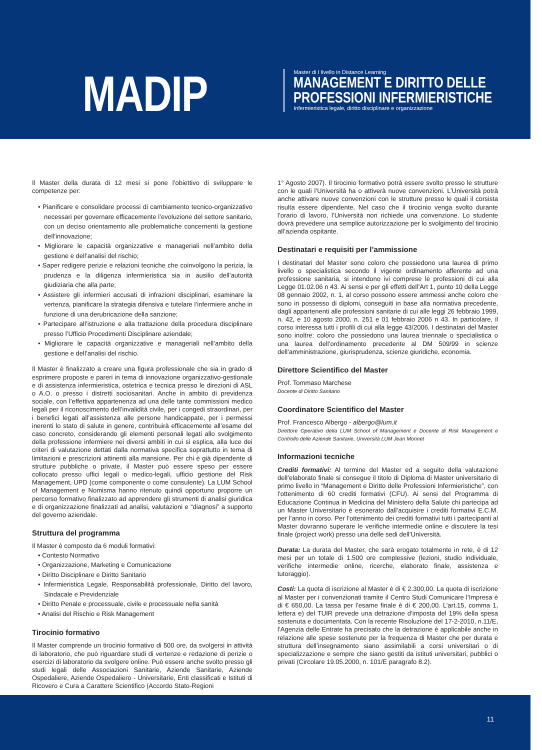MADIP
Master di I livello in Distance Learning
MANAGEMENT E DIRITTO DELLE
PROFESSIONI INFERMIERISTICHE
Infermieristica legale, diritto disciplinare e organizzazione
Il Master della durata di 12 mesi si pone l’obiettivo di sviluppare le competenze per:
• Pianificare e consolidare processi di cambiamento tecnico-organizzativo necessari per governare efficacemente l’evoluzione del settore sanitario, con un deciso orientamento alle problematiche concernenti la gestione dell’innovazione;
• Migliorare le capacità organizzative e manageriali nell’ambito della gestione e dell’analisi del rischio;
• Saper redigere perizie e relazioni tecniche che coinvolgono la perizia, la prudenza e la diligenza infermieristica sia in ausilio dell’autorità giudiziaria che alla parte;
• Assistere gli infermieri accusati di infrazioni disciplinari, esaminare la vertenza, pianificare la strategia difensiva e tutelare l’infermiere anche in funzione di una derubricazione della sanzione;
• Partecipare all’istruzione e alla trattazione della procedura disciplinare presso l’Ufficio Procedimenti Disciplinare aziendale;
• Migliorare le capacità organizzative e manageriali nell’ambito della gestione e dell’analisi del rischio.
Il Master è finalizzato a creare una figura professionale che sia in grado di esprimere proposte e pareri in tema di innovazione organizzativo-gestionale e di assistenza infermieristica, ostetrica e tecnica presso le direzioni di ASL o A.O. o presso i distretti sociosanitari. Anche in ambito di previdenza sociale, con l’effettiva appartenenza ad una delle tante commissioni medico legali per il riconoscimento dell’invalidità civile, per i congedi straordinari, per i benefici legati all’assistenza alle persone handicappate, per i permessi inerenti lo stato di salute in genere, contribuirà efficacemente all’esame del caso concreto, considerando gli elementi personali legati allo svolgimento della professione infermiere nei diversi ambiti in cui si esplica, alla luce dei criteri di valutazione dettati dalla normativa specifica soprattutto in tema di limitazioni e prescrizioni attinenti alla mansione. Per chi è già dipendente di strutture pubbliche o private, il Master può essere speso per essere collocato presso uffici legali o medico-legali, ufficio gestione del Risk Management, UPD (come componente o come consulente). La LUM School of Management e Nomisma hanno ritenuto quindi opportuno proporre un percorso formativo finalizzato ad apprendere gli strumenti di analisi giuridica e di organizzazione finalizzati ad analisi, valutazioni e “diagnosi” a supporto del governo aziendale.
Struttura del programma
Il Master è composto da 6 moduli formativi:
• Contesto Normativo
• Organizzazione, Marketing e Comunicazione
• Diritto Disciplinare e Diritto Sanitario
• Infermieristica Legale, Responsabilità professionale, Diritto del lavoro, Sindacale e Previdenziale
• Diritto Penale e processuale, civile e processuale nella sanità
• Analisi del Rischio e Risk Management
Tirocinio formativo
Il Master comprende un tirocinio formativo di 500 ore, da svolgersi in attività di laboratorio, che può riguardare studi di vertenze e redazione di perizie o esercizi di laboratorio da svolgere online. Può essere anche svolto presso gli studi legali delle Associazioni Sanitarie, Aziende Sanitarie, Aziende Ospedaliere, Aziende Ospedaliero - Universitarie, Enti classificati e Istituti di Ricovero e Cura a Carattere Scientifico (Accordo Stato-Regioni
1° Agosto 2007). Il tirocinio formativo potrà essere svolto presso le strutture con le quali l’Università ha o attiverà nuove convenzioni. L’Università potrà anche attivare nuove convenzioni con le strutture presso le quali il corsista risulta essere dipendente. Nel caso che il tirocinio venga svolto durante l’orario di lavoro, l’Università non richiede una convenzione. Lo studente dovrà prevedere una semplice autorizzazione per lo svolgimento del tirocinio all’azienda ospitante.
Destinatari e requisiti per l’ammissione
I destinatari del Master sono coloro che possiedono una laurea di primo livello o specialistica secondo il vigente ordinamento afferente ad una professione sanitaria, si intendono ivi comprese le professioni di cui alla Legge 01.02.06 n 43. Ai sensi e per gli effetti dell’Art 1, punto 10 della Legge 08 gennaio 2002, n. 1, al corso possono essere ammessi anche coloro che sono in possesso di diplomi, conseguiti in base alla normativa precedente, dagli appartenenti alle professioni sanitarie di cui alle leggi 26 febbraio 1999, n. 42, e 10 agosto 2000, n. 251 e 01 febbraio 2006 n 43. In particolare, il corso interessa tutti i profili di cui alla legge 43/2006. I destinatari del Master sono inoltre: coloro che possiedono una laurea triennale o specialistica o una laurea dell’ordinamento precedente al DM 509/99 in scienze dell’amministrazione, giurisprudenza, scienze giuridiche, economia.
Direttore Scientifico del Master
Prof. Tommaso Marchese
Docente di Diritto Sanitario
Coordinatore Scientifico del Master
Prof. Francesco Albergo - albergo@lum.it
Direttore Operativo della LUM School of Management e Docente di Risk Management e Controllo delle Aziende Sanitarie, Università LUM Jean Monnet
Informazioni tecniche
Crediti formativi: Al termine del Master ed a seguito della valutazione dell’elaborato finale si consegue il titolo di Diploma di Master universitario di primo livello in “Management e Diritto delle Professioni Infermieristiche”, con l’ottenimento di 60 crediti formativi (CFU). Ai sensi del Programma di Educazione Continua in Medicina del Ministero della Salute chi partecipa ad un Master Universitario è esonerato dall’acquisire i crediti formativi E.C.M. per l’anno in corso. Per l’ottenimento dei crediti formativi tutti i partecipanti al Master dovranno superare le verifiche intermedie online e discutere la tesi finale (project work) presso una delle sedi dell’Università.
Durata: La durata del Master, che sarà erogato totalmente in rete, è di 12 mesi per un totale di 1.500 ore complessive (lezioni, studio individuale, verifiche intermedie online, ricerche, elaborato finale, assistenza e tutoraggio).
Costi: La quota di iscrizione al Master è di € 2.300,00. La quota di iscrizione al Master per i convenzionati tramite il Centro Studi Comunicare l’Impresa è di € 650,00. La tassa per l’esame finale è di € 200,00. L’art.15, comma 1, lettera e) del TUIR prevede una detrazione d’imposta del 19% della spesa sostenuta e documentata. Con la recente Risoluzione del 17-2-2010, n.11/E, l’Agenzia delle Entrate ha precisato che la detrazione è applicabile anche in relazione alle spese sostenute per la frequenza di Master che per durata e struttura dell’insegnamento siano assimilabili a corsi universitari o di specializzazione e sempre che siano gestiti da istituti universitari, pubblici o privati (Circolare 19.05.2000, n. 101/E paragrafo 8.2).
11